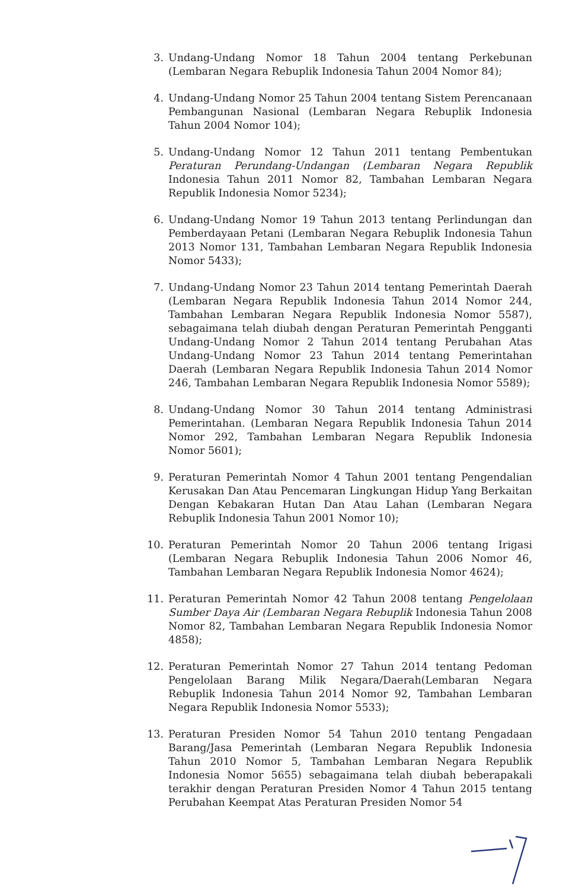3. Undang-Undang Nomor 18 Tahun 2004 tentang Perkebunan (Lembaran Negara Rebuplik Indonesia Tahun 2004 Nomor 84);
4. Undang-Undang Nomor 25 Tahun 2004 tentang Sistem Perencanaan Pembangunan Nasional (Lembaran Negara Rebuplik Indonesia Tahun 2004 Nomor 104);
5. Undang-Undang Nomor 12 Tahun 2011 tentang Pembentukan Peraturan Perundang-Undangan (Lembaran Negara Republik Indonesia Tahun 2011 Nomor 82, Tambahan Lembaran Negara Republik Indonesia Nomor 5234);
6. Undang-Undang Nomor 19 Tahun 2013 tentang Perlindungan dan Pemberdayaan Petani (Lembaran Negara Rebuplik Indonesia Tahun 2013 Nomor 131, Tambahan Lembaran Negara Republik Indonesia Nomor 5433);
7. Undang-Undang Nomor 23 Tahun 2014 tentang Pemerintah Daerah (Lembaran Negara Republik Indonesia Tahun 2014 Nomor 244, Tambahan Lembaran Negara Republik Indonesia Nomor 5587), sebagaimana telah diubah dengan Peraturan Pemerintah Pengganti Undang-Undang Nomor 2 Tahun 2014 tentang Perubahan Atas Undang-Undang Nomor 23 Tahun 2014 tentang Pemerintahan Daerah (Lembaran Negara Republik Indonesia Tahun 2014 Nomor 246, Tambahan Lembaran Negara Republik Indonesia Nomor 5589);
8. Undang-Undang Nomor 30 Tahun 2014 tentang Administrasi Pemerintahan. (Lembaran Negara Republik Indonesia Tahun 2014 Nomor 292, Tambahan Lembaran Negara Republik Indonesia Nomor 5601);
9. Peraturan Pemerintah Nomor 4 Tahun 2001 tentang Pengendalian Kerusakan Dan Atau Pencemaran Lingkungan Hidup Yang Berkaitan Dengan Kebakaran Hutan Dan Atau Lahan (Lembaran Negara Rebuplik Indonesia Tahun 2001 Nomor 10);
10. Peraturan Pemerintah Nomor 20 Tahun 2006 tentang Irigasi (Lembaran Negara Rebuplik Indonesia Tahun 2006 Nomor 46, Tambahan Lembaran Negara Republik Indonesia Nomor 4624);
11. Peraturan Pemerintah Nomor 42 Tahun 2008 tentang Pengelolaan Sumber Daya Air (Lembaran Negara Rebuplik Indonesia Tahun 2008 Nomor 82, Tambahan Lembaran Negara Republik Indonesia Nomor 4858);
12. Peraturan Pemerintah Nomor 27 Tahun 2014 tentang Pedoman Pengelolaan Barang Milik Negara/Daerah(Lembaran Negara Rebuplik Indonesia Tahun 2014 Nomor 92, Tambahan Lembaran Negara Republik Indonesia Nomor 5533);
13. Peraturan Presiden Nomor 54 Tahun 2010 tentang Pengadaan Barang/Jasa Pemerintah (Lembaran Negara Republik Indonesia Tahun 2010 Nomor 5, Tambahan Lembaran Negara Republik Indonesia Nomor 5655) sebagaimana telah diubah beberapakali terakhir dengan Peraturan Presiden Nomor 4 Tahun 2015 tentang Perubahan Keempat Atas Peraturan Presiden Nomor 54